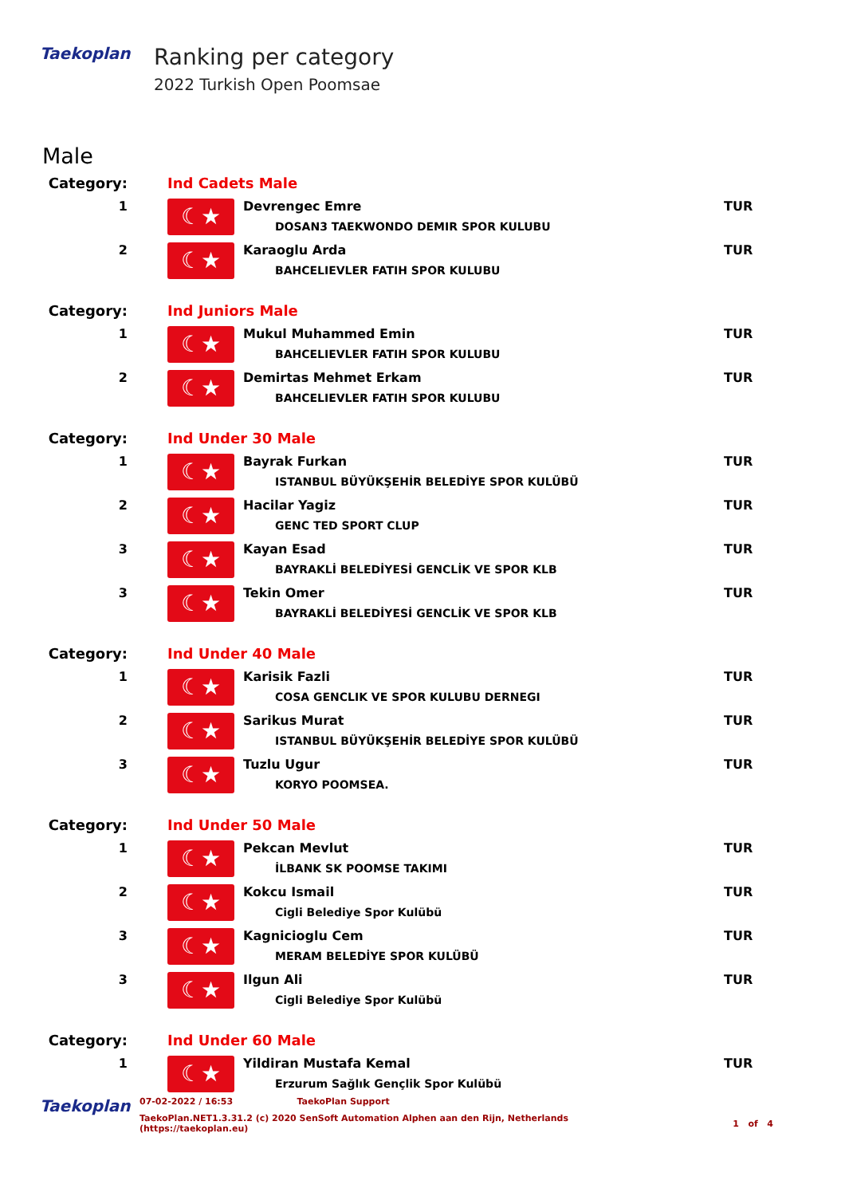Taekoplan
Ranking per category
2022 Turkish Open Poomsae
Male
| Category: | Ind Cadets Male | | |
| 1 | ☾★ | Devrengec Emre DOSAN3 TAEKWONDO DEMIR SPOR KULUBU | TUR |
| 2 | ☾★ | Karaoglu Arda BAHCELIEVLER FATIH SPOR KULUBU | TUR |
| Category: | Ind Juniors Male | | |
| 1 | ☾★ | Mukul Muhammed Emin BAHCELIEVLER FATIH SPOR KULUBU | TUR |
| 2 | ☾★ | Demirtas Mehmet Erkam BAHCELIEVLER FATIH SPOR KULUBU | TUR |
| Category: | Ind Under 30 Male | | |
| 1 | ☾★ | Bayrak Furkan ISTANBUL BÜYÜKŞEHİR BELEDİYE SPOR KULÜBÜ | TUR |
| 2 | ☾★ | Hacilar Yagiz GENC TED SPORT CLUP | TUR |
| 3 | ☾★ | Kayan Esad BAYRAKLİ BELEDİYESİ GENCLİK VE SPOR KLB | TUR |
| 3 | ☾★ | Tekin Omer BAYRAKLİ BELEDİYESİ GENCLİK VE SPOR KLB | TUR |
| Category: | Ind Under 40 Male | | |
| 1 | ☾★ | Karisik Fazli COSA GENCLIK VE SPOR KULUBU DERNEGI | TUR |
| 2 | ☾★ | Sarikus Murat ISTANBUL BÜYÜKŞEHİR BELEDİYE SPOR KULÜBÜ | TUR |
| 3 | ☾★ | Tuzlu Ugur KORYO POOMSEA. | TUR |
| Category: | Ind Under 50 Male | | |
| 1 | ☾★ | Pekcan Mevlut İLBANK SK POOMSE TAKIMI | TUR |
| 2 | ☾★ | Kokcu Ismail Cigli Belediye Spor Kulübü | TUR |
| 3 | ☾★ | Kagnicioglu Cem MERAM BELEDİYE SPOR KULÜBÜ | TUR |
| 3 | ☾★ | Ilgun Ali Cigli Belediye Spor Kulübü | TUR |
| Category: | Ind Under 60 Male | | |
| 1 | ☾★ | Yildiran Mustafa Kemal Erzurum Sağlık Gençlik Spor Kulübü | TUR |
Taekoplan
07-02-2022 / 16:53 TaekoPlan Support
TaekoPlan.NET1.3.31.2 (c) 2020 SenSoft Automation Alphen aan den Rijn, Netherlands
(https://taekoplan.eu)
1 of 4